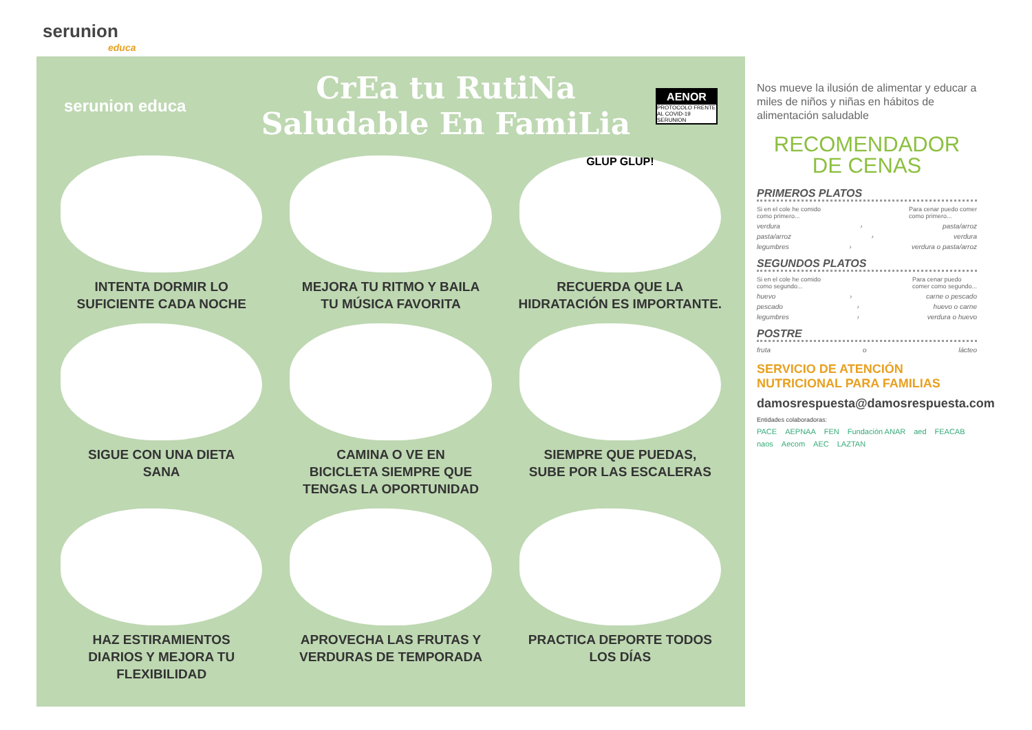serunion
educa
serunion educa
CrEa tu RutiNa
Saludable En FamiLia
AENOR
PROTOCOLO FRENTE AL COVID-19
SERUNION
INTENTA DORMIR LO
SUFICIENTE CADA NOCHE
MEJORA TU RITMO Y BAILA
TU MÚSICA FAVORITA
GLUP GLUP!
RECUERDA QUE LA
HIDRATACIÓN ES IMPORTANTE.
SIGUE CON UNA DIETA
SANA
CAMINA O VE EN
BICICLETA SIEMPRE QUE
TENGAS LA OPORTUNIDAD
SIEMPRE QUE PUEDAS,
SUBE POR LAS ESCALERAS
HAZ ESTIRAMIENTOS
DIARIOS Y MEJORA TU
FLEXIBILIDAD
APROVECHA LAS FRUTAS Y
VERDURAS DE TEMPORADA
PRACTICA DEPORTE TODOS
LOS DÍAS
Nos mueve la ilusión de alimentar y educar a miles de niños y niñas en hábitos de alimentación saludable
RECOMENDADOR
DE CENAS
PRIMEROS PLATOS
Si en el cole he comido
como primero... Para cenar puedo comer
como primero...
verdura › pasta/arroz
pasta/arroz › verdura
legumbres › verdura o pasta/arroz
SEGUNDOS PLATOS
Si en el cole he comido
como segundo... Para cenar puedo
comer como segundo...
huevo › carne o pescado
pescado › huevo o carne
legumbres › verdura o huevo
POSTRE
fruta o lácteo
SERVICIO DE ATENCIÓN
NUTRICIONAL PARA FAMILIAS
damosrespuesta@damosrespuesta.com
Entidades colaboradoras:
PACE AEPNAA FEN Fundación ANAR aed FEACAB naos Aecom AEC LAZTAN